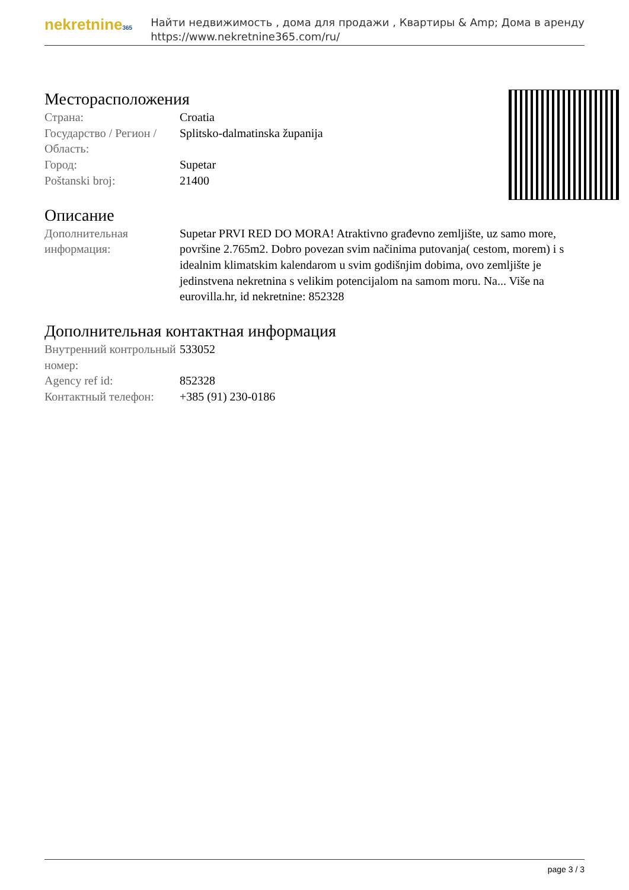nekretnine365
Найти недвижимость , дома для продажи , Квартиры & Amp; Дома в аренду
https://www.nekretnine365.com/ru/
Месторасположения
| Страна: | Croatia |
| Государство / Регион / Область: | Splitsko-dalmatinska županija |
| Город: | Supetar |
| Poštanski broj: | 21400 |
Описание
| Дополнительная информация: | Supetar PRVI RED DO MORA! Atraktivno građevno zemljište, uz samo more, površine 2.765m2. Dobro povezan svim načinima putovanja( cestom, morem) i s idealnim klimatskim kalendarom u svim godišnjim dobima, ovo zemljište je jedinstvena nekretnina s velikim potencijalom na samom moru. Na... Više na eurovilla.hr, id nekretnine: 852328 |
Дополнительная контактная информация
| Внутренний контрольный номер: | 533052 |
| Agency ref id: | 852328 |
| Контактный телефон: | +385 (91) 230-0186 |
page 3 / 3